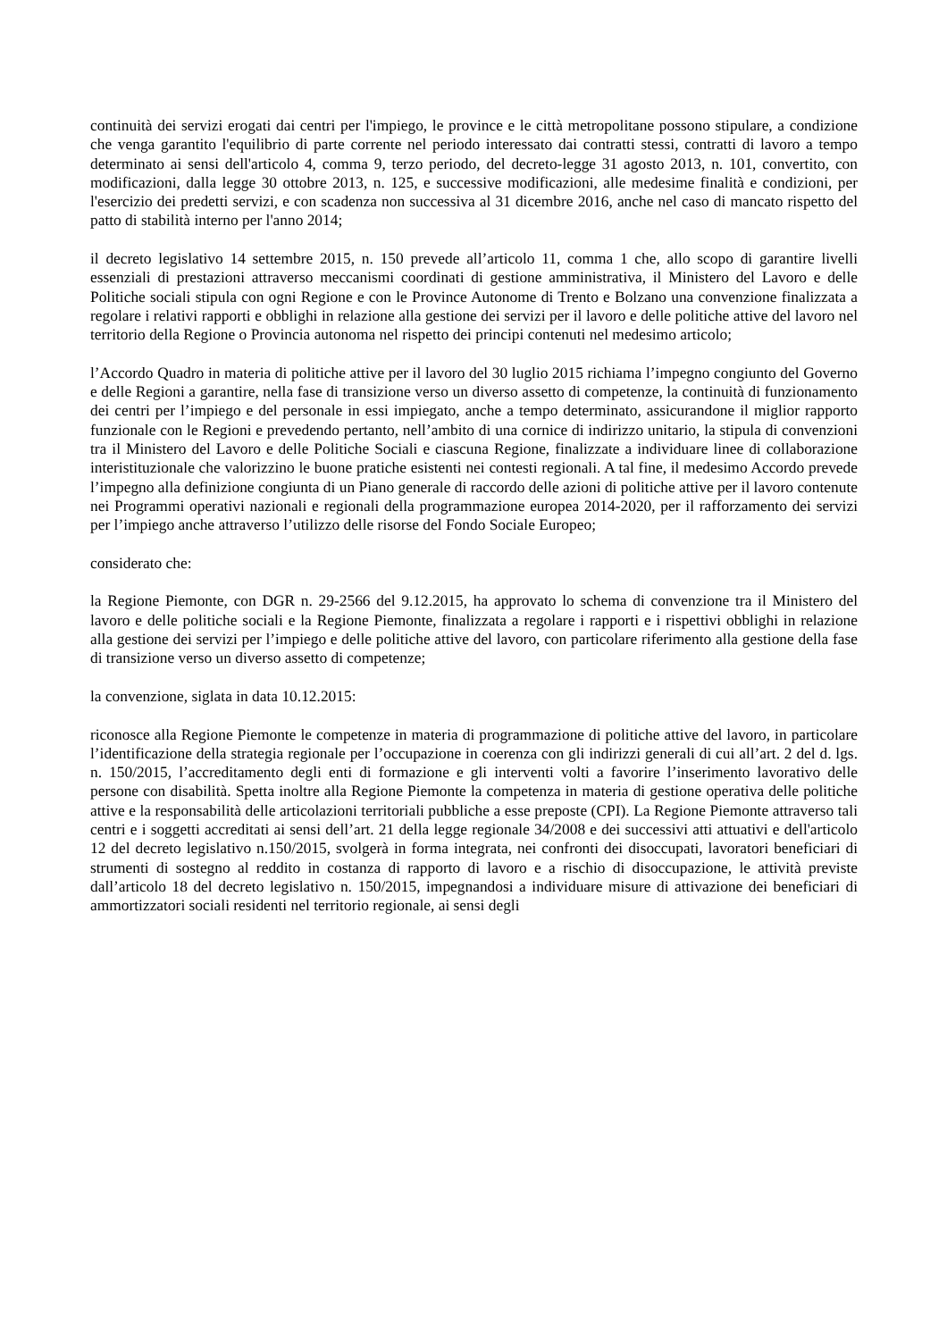continuità dei servizi erogati dai centri per l'impiego, le province e le città metropolitane possono stipulare, a condizione che venga garantito l'equilibrio di parte corrente nel periodo interessato dai contratti stessi, contratti di lavoro a tempo determinato ai sensi dell'articolo 4, comma 9, terzo periodo, del decreto-legge 31 agosto 2013, n. 101, convertito, con modificazioni, dalla legge 30 ottobre 2013, n. 125, e successive modificazioni, alle medesime finalità e condizioni, per l'esercizio dei predetti servizi, e con scadenza non successiva al 31 dicembre 2016, anche nel caso di mancato rispetto del patto di stabilità interno per l'anno 2014;
il decreto legislativo 14 settembre 2015, n. 150 prevede all’articolo 11, comma 1 che, allo scopo di garantire livelli essenziali di prestazioni attraverso meccanismi coordinati di gestione amministrativa, il Ministero del Lavoro e delle Politiche sociali stipula con ogni Regione e con le Province Autonome di Trento e Bolzano una convenzione finalizzata a regolare i relativi rapporti e obblighi in relazione alla gestione dei servizi per il lavoro e delle politiche attive del lavoro nel territorio della Regione o Provincia autonoma nel rispetto dei principi contenuti nel medesimo articolo;
l’Accordo Quadro in materia di politiche attive per il lavoro del 30 luglio 2015 richiama l’impegno congiunto del Governo e delle Regioni a garantire, nella fase di transizione verso un diverso assetto di competenze, la continuità di funzionamento dei centri per l’impiego e del personale in essi impiegato, anche a tempo determinato, assicurandone il miglior rapporto funzionale con le Regioni e prevedendo pertanto, nell’ambito di una cornice di indirizzo unitario, la stipula di convenzioni tra il Ministero del Lavoro e delle Politiche Sociali e ciascuna Regione, finalizzate a individuare linee di collaborazione interistituzionale che valorizzino le buone pratiche esistenti nei contesti regionali. A tal fine, il medesimo Accordo prevede l’impegno alla definizione congiunta di un Piano generale di raccordo delle azioni di politiche attive per il lavoro contenute nei Programmi operativi nazionali e regionali della programmazione europea 2014-2020, per il rafforzamento dei servizi per l’impiego anche attraverso l’utilizzo delle risorse del Fondo Sociale Europeo;
considerato che:
la Regione Piemonte, con DGR n. 29-2566 del 9.12.2015, ha approvato lo schema di convenzione tra il Ministero del lavoro e delle politiche sociali e la Regione Piemonte, finalizzata a regolare i rapporti e i rispettivi obblighi in relazione alla gestione dei servizi per l’impiego e delle politiche attive del lavoro, con particolare riferimento alla gestione della fase di transizione verso un diverso assetto di competenze;
la convenzione, siglata in data 10.12.2015:
riconosce alla Regione Piemonte le competenze in materia di programmazione di politiche attive del lavoro, in particolare l’identificazione della strategia regionale per l’occupazione in coerenza con gli indirizzi generali di cui all’art. 2 del d. lgs. n. 150/2015, l’accreditamento degli enti di formazione e gli interventi volti a favorire l’inserimento lavorativo delle persone con disabilità. Spetta inoltre alla Regione Piemonte la competenza in materia di gestione operativa delle politiche attive e la responsabilità delle articolazioni territoriali pubbliche a esse preposte (CPI). La Regione Piemonte attraverso tali centri e i soggetti accreditati ai sensi dell’art. 21 della legge regionale 34/2008 e dei successivi atti attuativi e dell'articolo 12 del decreto legislativo n.150/2015, svolgerà in forma integrata, nei confronti dei disoccupati, lavoratori beneficiari di strumenti di sostegno al reddito in costanza di rapporto di lavoro e a rischio di disoccupazione, le attività previste dall’articolo 18 del decreto legislativo n. 150/2015, impegnandosi a individuare misure di attivazione dei beneficiari di ammortizzatori sociali residenti nel territorio regionale, ai sensi degli